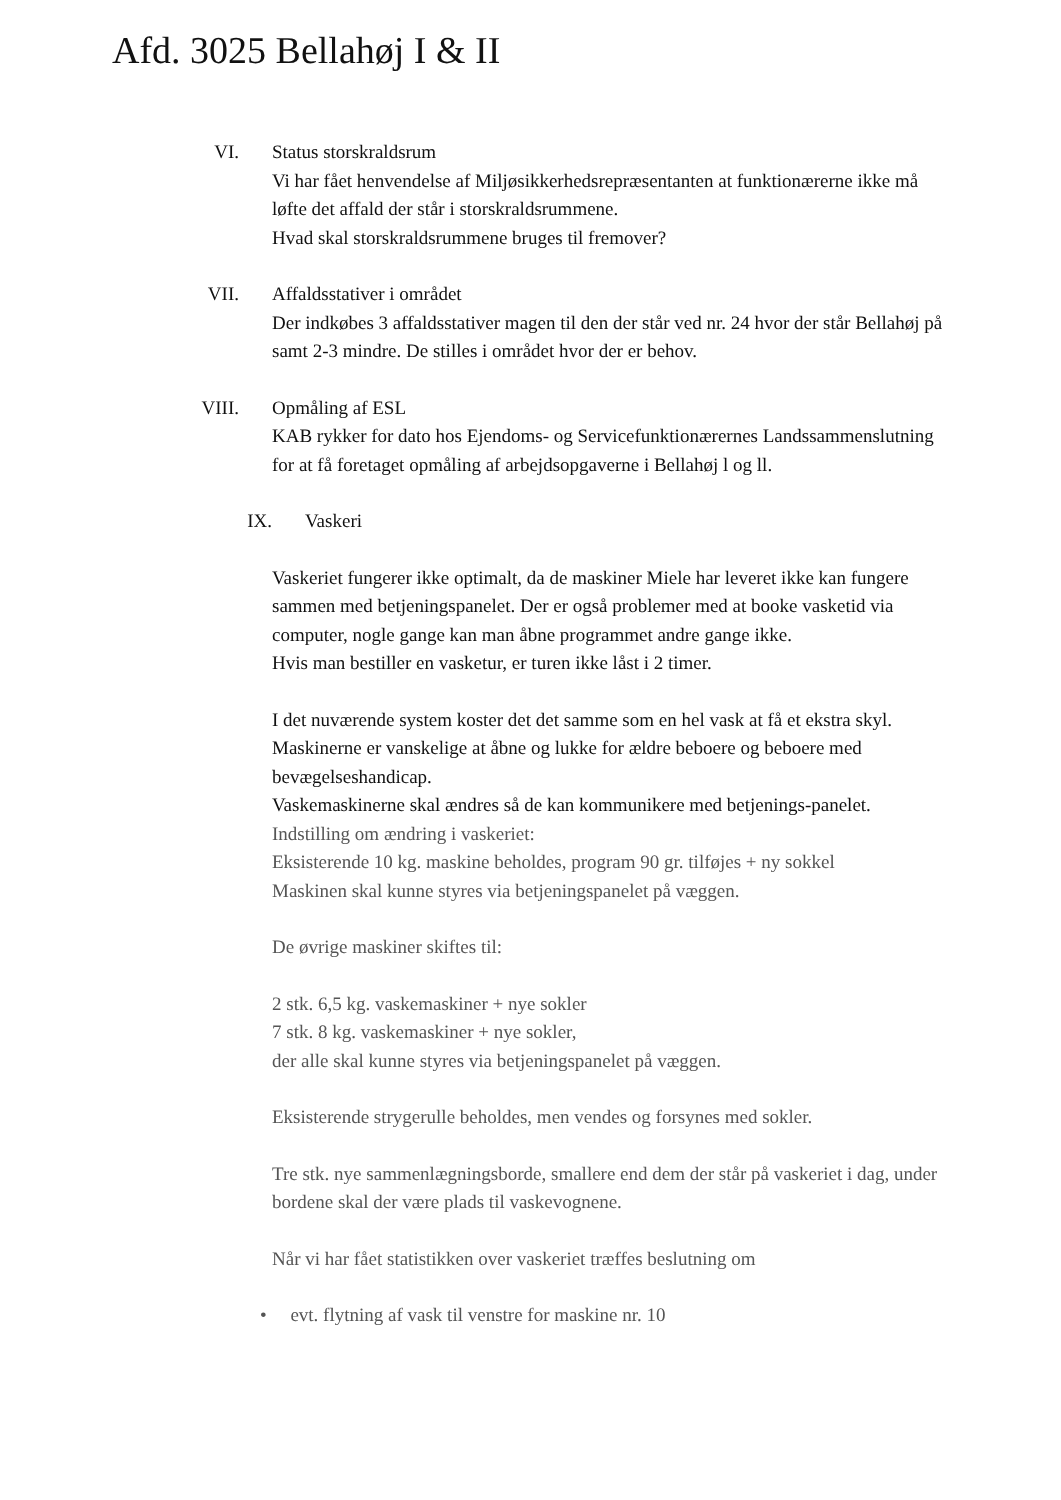Afd. 3025 Bellahøj I & II
VI. Status storskraldsrum
Vi har fået henvendelse af Miljøsikkerhedsrepræsentanten at funktionærerne ikke må løfte det affald der står i storskraldsrummene.
Hvad skal storskraldsrummene bruges til fremover?
VII. Affaldsstativer i området
Der indkøbes 3 affaldsstativer magen til den der står ved nr. 24 hvor der står Bellahøj på samt 2-3 mindre. De stilles i området hvor der er behov.
VIII. Opmåling af ESL
KAB rykker for dato hos Ejendoms- og Servicefunktionærernes Landssammenslutning for at få foretaget opmåling af arbejdsopgaverne i Bellahøj l og ll.
IX. Vaskeri
Vaskeriet fungerer ikke optimalt, da de maskiner Miele har leveret ikke kan fungere sammen med betjeningspanelet. Der er også problemer med at booke vasketid via computer, nogle gange kan man åbne programmet andre gange ikke.
Hvis man bestiller en vasketur, er turen ikke låst i 2 timer.
I det nuværende system koster det det samme som en hel vask at få et ekstra skyl.
Maskinerne er vanskelige at åbne og lukke for ældre beboere og beboere med bevægelseshandicap.
Vaskemaskinerne skal ændres så de kan kommunikere med betjenings-panelet.
Indstilling om ændring i vaskeriet:
Eksisterende 10 kg. maskine beholdes, program 90 gr. tilføjes + ny sokkel
Maskinen skal kunne styres via betjeningspanelet på væggen.
De øvrige maskiner skiftes til:
2 stk. 6,5 kg. vaskemaskiner + nye sokler
7 stk. 8 kg. vaskemaskiner + nye sokler,
der alle skal kunne styres via betjeningspanelet på væggen.
Eksisterende strygerulle beholdes, men vendes og forsynes med sokler.
Tre stk. nye sammenlægningsborde, smallere end dem der står på vaskeriet i dag, under bordene skal der være plads til vaskevognene.
Når vi har fået statistikken over vaskeriet træffes beslutning om
• evt. flytning af vask til venstre for maskine nr. 10